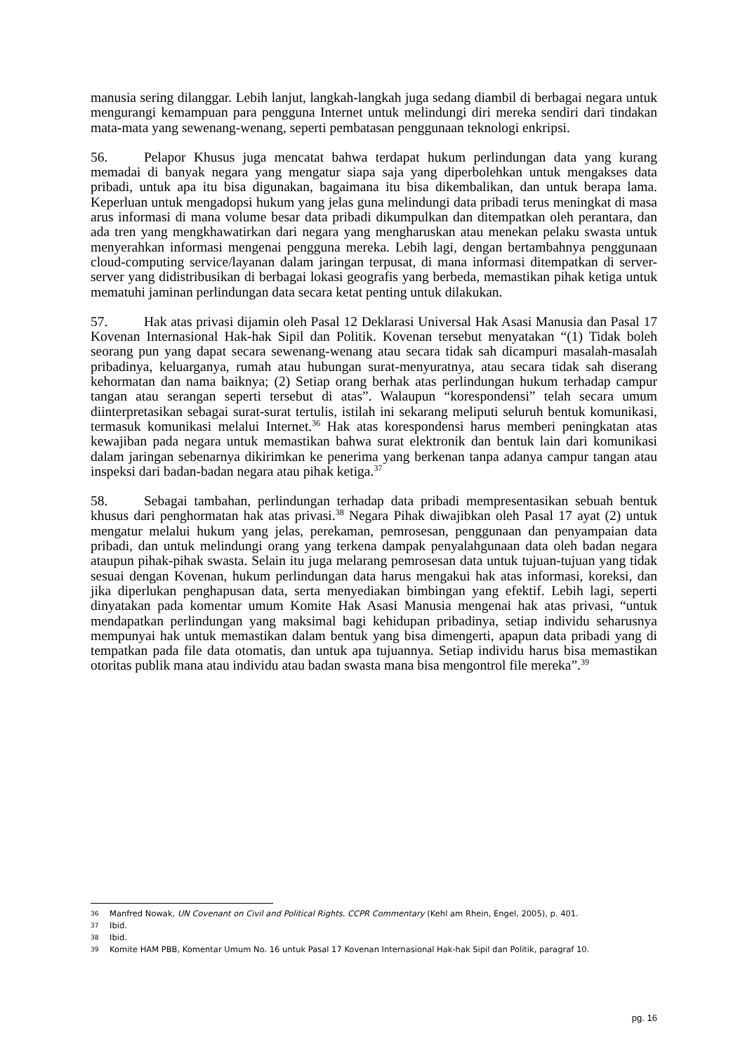manusia sering dilanggar. Lebih lanjut, langkah-langkah juga sedang diambil di berbagai negara untuk mengurangi kemampuan para pengguna Internet untuk melindungi diri mereka sendiri dari tindakan mata-mata yang sewenang-wenang, seperti pembatasan penggunaan teknologi enkripsi.
56. Pelapor Khusus juga mencatat bahwa terdapat hukum perlindungan data yang kurang memadai di banyak negara yang mengatur siapa saja yang diperbolehkan untuk mengakses data pribadi, untuk apa itu bisa digunakan, bagaimana itu bisa dikembalikan, dan untuk berapa lama. Keperluan untuk mengadopsi hukum yang jelas guna melindungi data pribadi terus meningkat di masa arus informasi di mana volume besar data pribadi dikumpulkan dan ditempatkan oleh perantara, dan ada tren yang mengkhawatirkan dari negara yang mengharuskan atau menekan pelaku swasta untuk menyerahkan informasi mengenai pengguna mereka. Lebih lagi, dengan bertambahnya penggunaan cloud-computing service/layanan dalam jaringan terpusat, di mana informasi ditempatkan di server-server yang didistribusikan di berbagai lokasi geografis yang berbeda, memastikan pihak ketiga untuk mematuhi jaminan perlindungan data secara ketat penting untuk dilakukan.
57. Hak atas privasi dijamin oleh Pasal 12 Deklarasi Universal Hak Asasi Manusia dan Pasal 17 Kovenan Internasional Hak-hak Sipil dan Politik. Kovenan tersebut menyatakan “(1) Tidak boleh seorang pun yang dapat secara sewenang-wenang atau secara tidak sah dicampuri masalah-masalah pribadinya, keluarganya, rumah atau hubungan surat-menyuratnya, atau secara tidak sah diserang kehormatan dan nama baiknya; (2) Setiap orang berhak atas perlindungan hukum terhadap campur tangan atau serangan seperti tersebut di atas”. Walaupun “korespondensi” telah secara umum diinterpretasikan sebagai surat-surat tertulis, istilah ini sekarang meliputi seluruh bentuk komunikasi, termasuk komunikasi melalui Internet.<sup>36</sup> Hak atas korespondensi harus memberi peningkatan atas kewajiban pada negara untuk memastikan bahwa surat elektronik dan bentuk lain dari komunikasi dalam jaringan sebenarnya dikirimkan ke penerima yang berkenan tanpa adanya campur tangan atau inspeksi dari badan-badan negara atau pihak ketiga.<sup>37</sup>
58. Sebagai tambahan, perlindungan terhadap data pribadi mempresentasikan sebuah bentuk khusus dari penghormatan hak atas privasi.<sup>38</sup> Negara Pihak diwajibkan oleh Pasal 17 ayat (2) untuk mengatur melalui hukum yang jelas, perekaman, pemrosesan, penggunaan dan penyampaian data pribadi, dan untuk melindungi orang yang terkena dampak penyalahgunaan data oleh badan negara ataupun pihak-pihak swasta. Selain itu juga melarang pemrosesan data untuk tujuan-tujuan yang tidak sesuai dengan Kovenan, hukum perlindungan data harus mengakui hak atas informasi, koreksi, dan jika diperlukan penghapusan data, serta menyediakan bimbingan yang efektif. Lebih lagi, seperti dinyatakan pada komentar umum Komite Hak Asasi Manusia mengenai hak atas privasi, “untuk mendapatkan perlindungan yang maksimal bagi kehidupan pribadinya, setiap individu seharusnya mempunyai hak untuk memastikan dalam bentuk yang bisa dimengerti, apapun data pribadi yang di tempatkan pada file data otomatis, dan untuk apa tujuannya. Setiap individu harus bisa memastikan otoritas publik mana atau individu atau badan swasta mana bisa mengontrol file mereka”.<sup>39</sup>
36 Manfred Nowak, UN Covenant on Civil and Political Rights. CCPR Commentary (Kehl am Rhein, Engel, 2005), p. 401.
37 Ibid.
38 Ibid.
39 Komite HAM PBB, Komentar Umum No. 16 untuk Pasal 17 Kovenan Internasional Hak-hak Sipil dan Politik, paragraf 10.
pg. 16